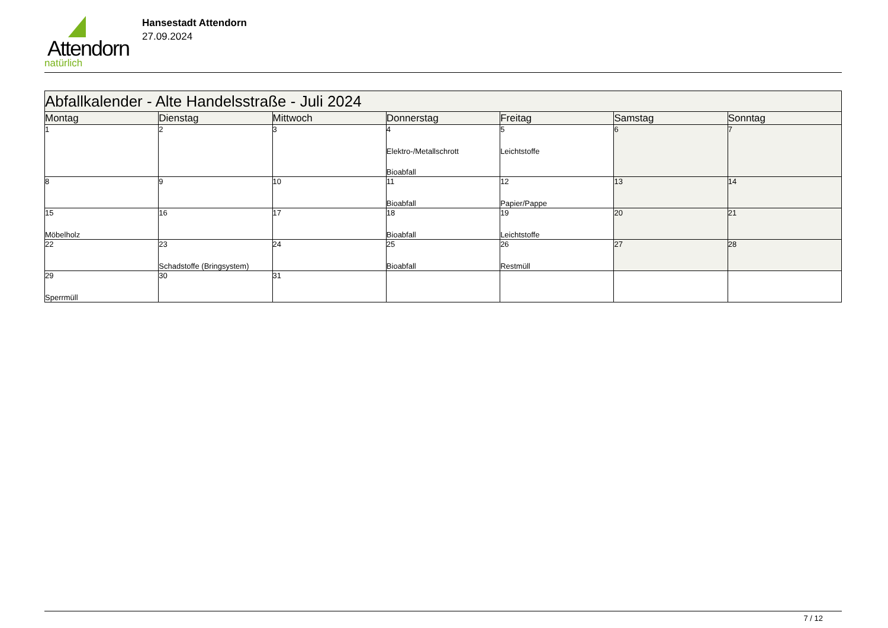Attendorn
natürlich
Hansestadt Attendorn
27.09.2024
| Abfallkalender - Alte Handelsstraße - Juli 2024 | | | | | | |
| Montag | Dienstag | Mittwoch | Donnerstag | Freitag | Samstag | Sonntag |
| 1 | 2 | 3 | 4 Elektro-/Metallschrott Bioabfall | 5 Leichtstoffe | 6 | 7 |
| 8 | 9 | 10 | 11 Bioabfall | 12 Papier/Pappe | 13 | 14 |
| 15 Möbelholz | 16 | 17 | 18 Bioabfall | 19 Leichtstoffe | 20 | 21 |
| 22 | 23 Schadstoffe (Bringsystem) | 24 | 25 Bioabfall | 26 Restmüll | 27 | 28 |
| 29 Sperrmüll | 30 | 31 | | | | |
7 / 12